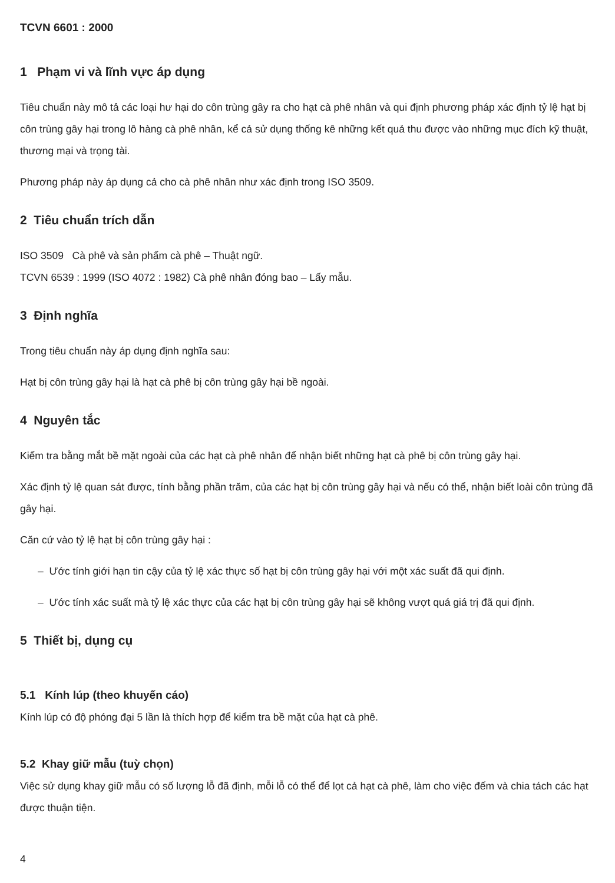TCVN 6601 : 2000
1 Phạm vi và lĩnh vực áp dụng
Tiêu chuẩn này mô tả các loại hư hại do côn trùng gây ra cho hạt cà phê nhân và qui định phương pháp xác định tỷ lệ hạt bị côn trùng gây hại trong lô hàng cà phê nhân, kể cả sử dụng thống kê những kết quả thu được vào những mục đích kỹ thuật, thương mại và trọng tài.
Phương pháp này áp dụng cả cho cà phê nhân như xác định trong ISO 3509.
2 Tiêu chuẩn trích dẫn
ISO 3509 Cà phê và sản phẩm cà phê – Thuật ngữ.
TCVN 6539 : 1999 (ISO 4072 : 1982) Cà phê nhân đóng bao – Lấy mẫu.
3 Định nghĩa
Trong tiêu chuẩn này áp dụng định nghĩa sau:
Hạt bị côn trùng gây hại là hạt cà phê bị côn trùng gây hại bề ngoài.
4 Nguyên tắc
Kiểm tra bằng mắt bề mặt ngoài của các hạt cà phê nhân để nhận biết những hạt cà phê bị côn trùng gây hại.
Xác định tỷ lệ quan sát được, tính bằng phần trăm, của các hạt bị côn trùng gây hại và nếu có thể, nhận biết loài côn trùng đã gây hại.
Căn cứ vào tỷ lệ hạt bị côn trùng gây hại :
– Ước tính giới hạn tin cậy của tỷ lệ xác thực số hạt bị côn trùng gây hại với một xác suất đã qui định.
– Ước tính xác suất mà tỷ lệ xác thực của các hạt bị côn trùng gây hại sẽ không vượt quá giá trị đã qui định.
5 Thiết bị, dụng cụ
5.1 Kính lúp (theo khuyến cáo)
Kính lúp có độ phóng đại 5 lần là thích hợp để kiểm tra bề mặt của hạt cà phê.
5.2 Khay giữ mẫu (tuỳ chọn)
Việc sử dụng khay giữ mẫu có số lượng lỗ đã định, mỗi lỗ có thể để lọt cả hạt cà phê, làm cho việc đếm và chia tách các hạt được thuận tiện.
4